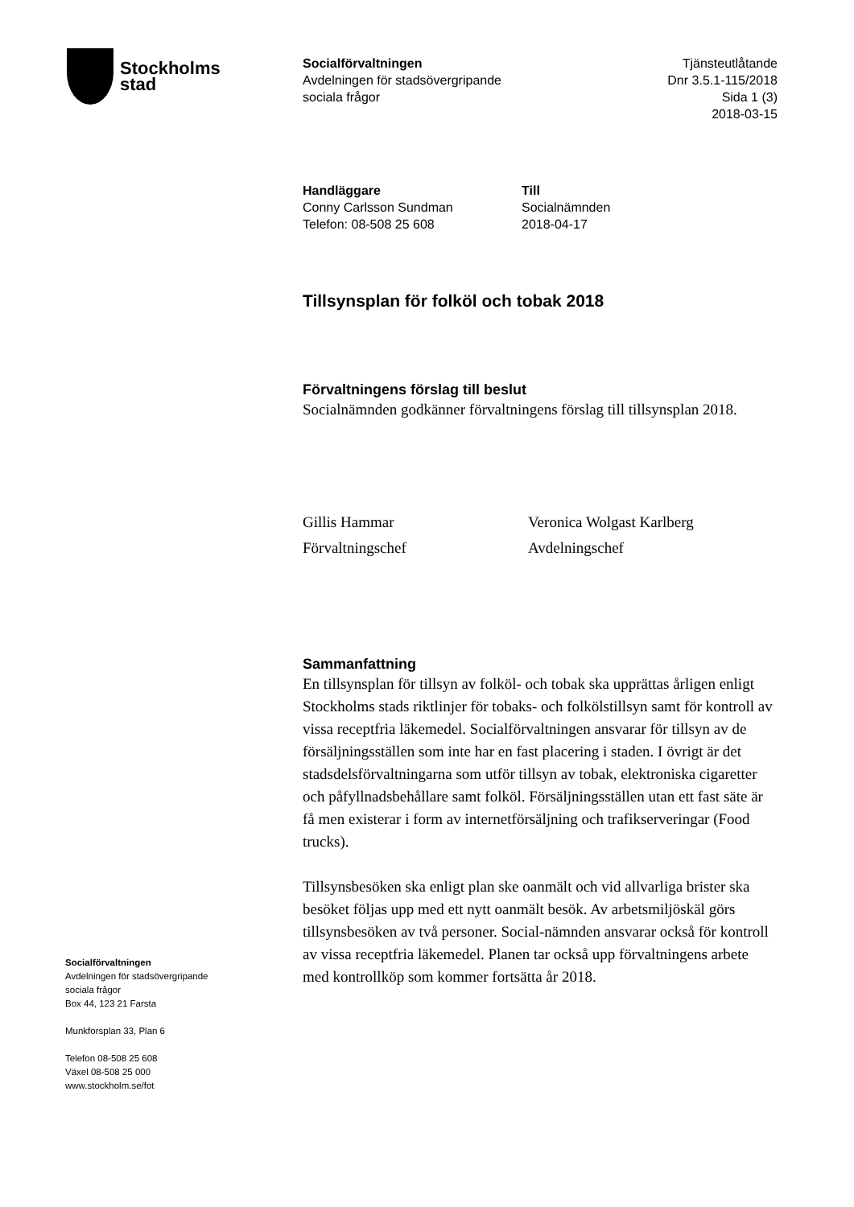Stockholms
stad
Socialförvaltningen
Avdelningen för stadsövergripande
sociala frågor
Tjänsteutlåtande
Dnr 3.5.1-115/2018
Sida 1 (3)
2018-03-15
Handläggare
Conny Carlsson Sundman
Telefon: 08-508 25 608
Till
Socialnämnden
2018-04-17
Tillsynsplan för folköl och tobak 2018
Förvaltningens förslag till beslut
Socialnämnden godkänner förvaltningens förslag till tillsynsplan 2018.
Gillis Hammar
Förvaltningschef
Veronica Wolgast Karlberg
Avdelningschef
Sammanfattning
En tillsynsplan för tillsyn av folköl- och tobak ska upprättas årligen enligt Stockholms stads riktlinjer för tobaks- och folkölstillsyn samt för kontroll av vissa receptfria läkemedel. Socialförvaltningen ansvarar för tillsyn av de försäljningsställen som inte har en fast placering i staden. I övrigt är det stadsdelsförvaltningarna som utför tillsyn av tobak, elektroniska cigaretter och påfyllnadsbehållare samt folköl. Försäljningsställen utan ett fast säte är få men existerar i form av internetförsäljning och trafikserveringar (Food trucks).
Tillsynsbesöken ska enligt plan ske oanmält och vid allvarliga brister ska besöket följas upp med ett nytt oanmält besök. Av arbetsmiljöskäl görs tillsynsbesöken av två personer. Social-nämnden ansvarar också för kontroll av vissa receptfria läkemedel. Planen tar också upp förvaltningens arbete med kontrollköp som kommer fortsätta år 2018.
Socialförvaltningen
Avdelningen för stadsövergripande
sociala frågor
Box 44, 123 21 Farsta
Munkforsplan 33, Plan 6
Telefon 08-508 25 608
Växel 08-508 25 000
www.stockholm.se/fot